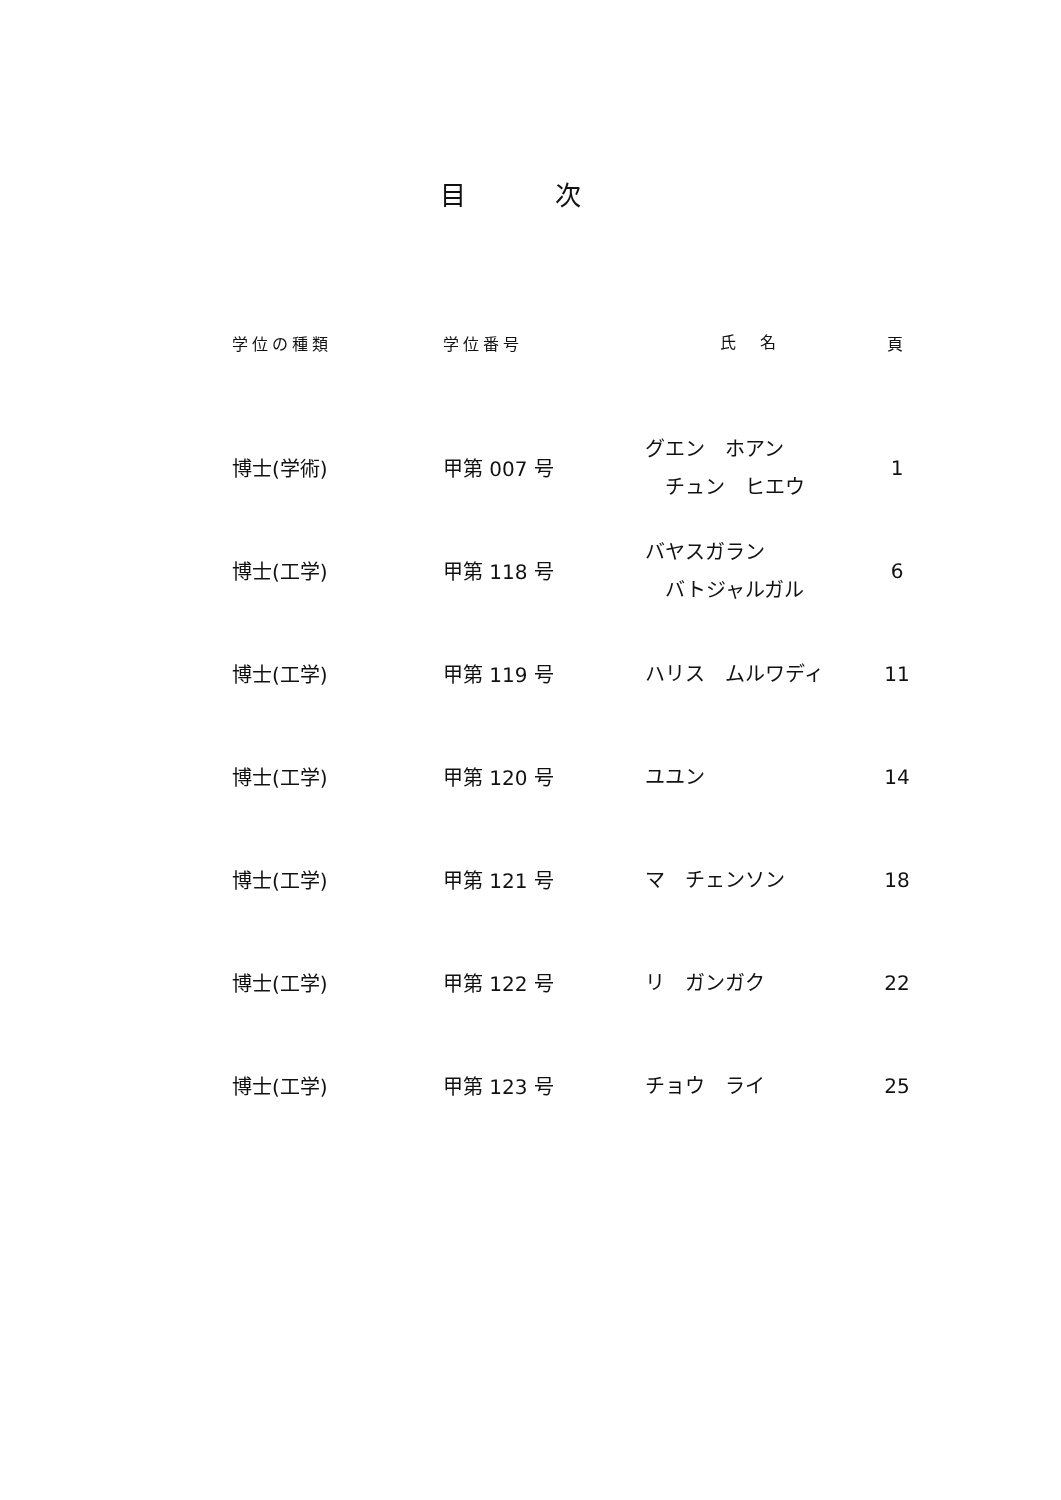目 次
| 学位の種類 | 学位番号 | 氏 名 | 頁 |
| --- | --- | --- | --- |
| 博士(学術) | 甲第 007 号 | グエン ホアン チュン ヒエウ | 1 |
| 博士(工学) | 甲第 118 号 | バヤスガラン バトジャルガル | 6 |
| 博士(工学) | 甲第 119 号 | ハリス ムルワディ | 11 |
| 博士(工学) | 甲第 120 号 | ユユン | 14 |
| 博士(工学) | 甲第 121 号 | マ チェンソン | 18 |
| 博士(工学) | 甲第 122 号 | リ ガンガク | 22 |
| 博士(工学) | 甲第 123 号 | チョウ ライ | 25 |